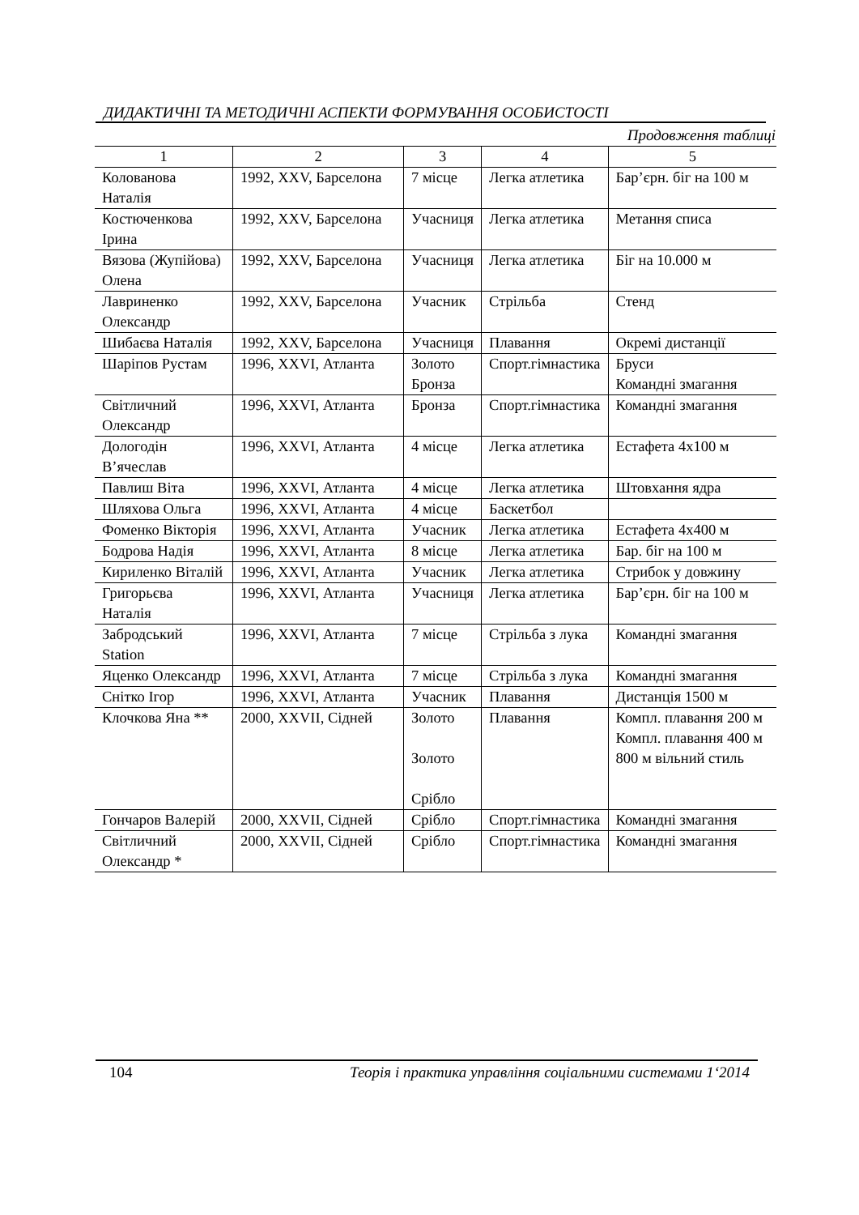ДИДАКТИЧНІ ТА МЕТОДИЧНІ АСПЕКТИ ФОРМУВАННЯ ОСОБИСТОСТІ
Продовження таблиці
| 1 | 2 | 3 | 4 | 5 |
| --- | --- | --- | --- | --- |
| Колованова Наталія | 1992, XXV, Барселона | 7 місце | Легка атлетика | Бар’єрн. біг на 100 м |
| Костюченкова Ірина | 1992, XXV, Барселона | Учасниця | Легка атлетика | Метання списа |
| Вязова (Жупійова) Олена | 1992, XXV, Барселона | Учасниця | Легка атлетика | Біг на 10.000 м |
| Лавриненко Олександр | 1992, XXV, Барселона | Учасник | Стрільба | Стенд |
| Шибаєва Наталія | 1992, XXV, Барселона | Учасниця | Плавання | Окремі дистанції |
| Шаріпов Рустам | 1996, XXVI, Атланта | Золото Бронза | Спорт.гімнастика | Бруси Командні змагання |
| Світличний Олександр | 1996, XXVI, Атланта | Бронза | Спорт.гімнастика | Командні змагання |
| Дологодін В’ячеслав | 1996, XXVI, Атланта | 4 місце | Легка атлетика | Естафета 4х100 м |
| Павлиш Віта | 1996, XXVI, Атланта | 4 місце | Легка атлетика | Штовхання ядра |
| Шляхова Ольга | 1996, XXVI, Атланта | 4 місце | Баскетбол | |
| Фоменко Вікторія | 1996, XXVI, Атланта | Учасник | Легка атлетика | Естафета 4х400 м |
| Бодрова Надія | 1996, XXVI, Атланта | 8 місце | Легка атлетика | Бар. біг на 100 м |
| Кириленко Віталій | 1996, XXVI, Атланта | Учасник | Легка атлетика | Стрибок у довжину |
| Григорьєва Наталія | 1996, XXVI, Атланта | Учасниця | Легка атлетика | Бар’єрн. біг на 100 м |
| Забродський Station | 1996, XXVI, Атланта | 7 місце | Стрільба з лука | Командні змагання |
| Яценко Олександр | 1996, XXVI, Атланта | 7 місце | Стрільба з лука | Командні змагання |
| Снітко Ігор | 1996, XXVI, Атланта | Учасник | Плавання | Дистанція 1500 м |
| Клочкова Яна ** | 2000, XXVII, Сідней | Золото Золото Срібло | Плавання | Компл. плавання 200 м Компл. плавання 400 м 800 м вільний стиль |
| Гончаров Валерій | 2000, XXVII, Сідней | Срібло | Спорт.гімнастика | Командні змагання |
| Світличний Олександр * | 2000, XXVII, Сідней | Срібло | Спорт.гімнастика | Командні змагання |
104 Теорія і практика управління соціальними системами 1‘2014